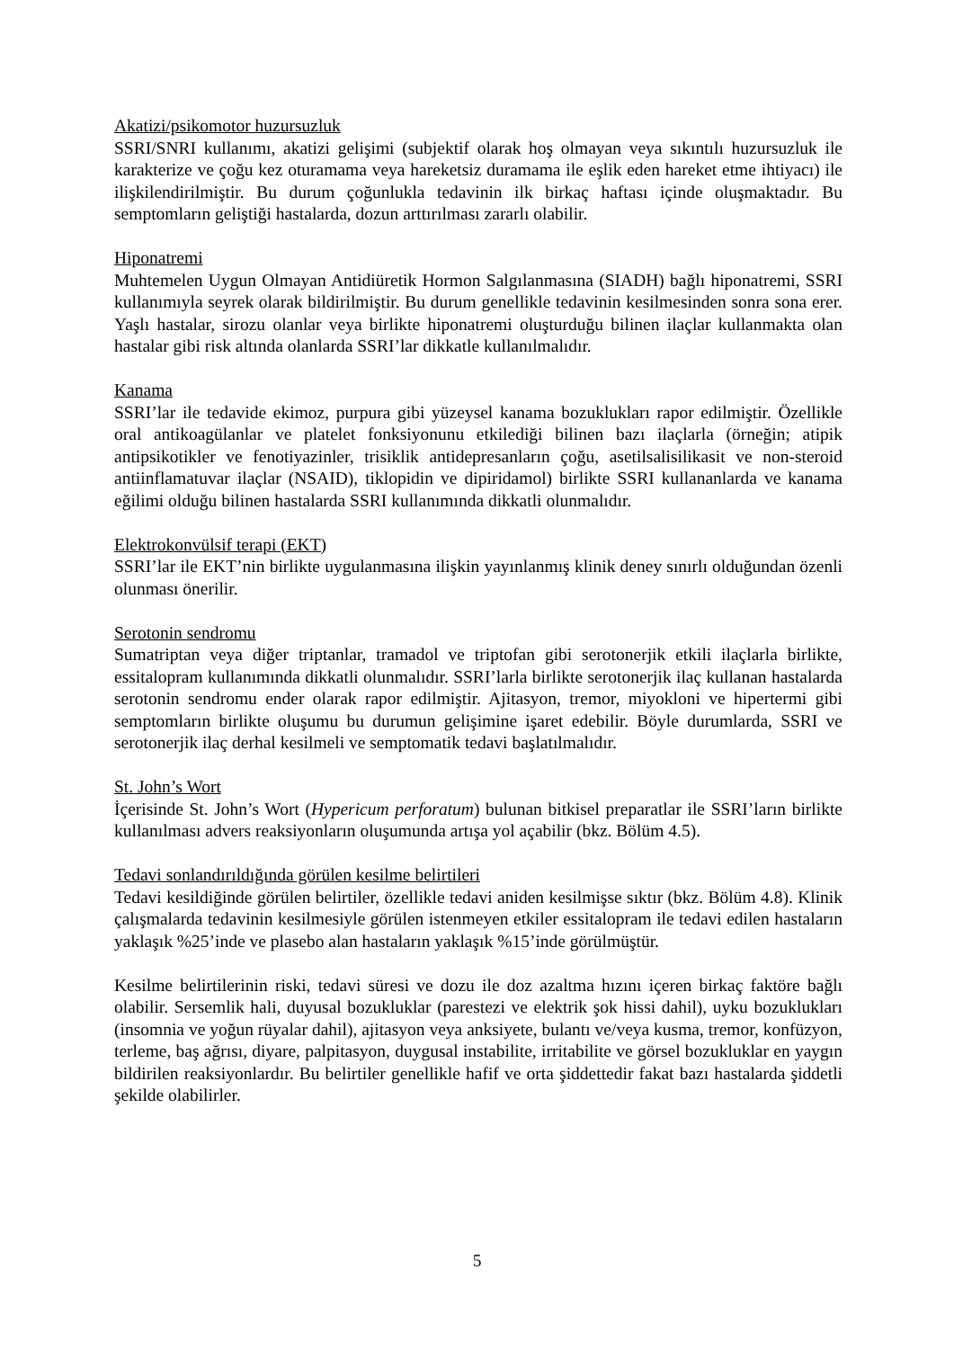Akatizi/psikomotor huzursuzluk
SSRI/SNRI kullanımı, akatizi gelişimi (subjektif olarak hoş olmayan veya sıkıntılı huzursuzluk ile karakterize ve çoğu kez oturamama veya hareketsiz duramama ile eşlik eden hareket etme ihtiyacı) ile ilişkilendirilmiştir. Bu durum çoğunlukla tedavinin ilk birkaç haftası içinde oluşmaktadır. Bu semptomların geliştiği hastalarda, dozun arttırılması zararlı olabilir.
Hiponatremi
Muhtemelen Uygun Olmayan Antidiüretik Hormon Salgılanmasına (SIADH) bağlı hiponatremi, SSRI kullanımıyla seyrek olarak bildirilmiştir. Bu durum genellikle tedavinin kesilmesinden sonra sona erer. Yaşlı hastalar, sirozu olanlar veya birlikte hiponatremi oluşturduğu bilinen ilaçlar kullanmakta olan hastalar gibi risk altında olanlarda SSRI’lar dikkatle kullanılmalıdır.
Kanama
SSRI’lar ile tedavide ekimoz, purpura gibi yüzeysel kanama bozuklukları rapor edilmiştir. Özellikle oral antikoagülanlar ve platelet fonksiyonunu etkilediği bilinen bazı ilaçlarla (örneğin; atipik antipsikotikler ve fenotiyazinler, trisiklik antidepresanların çoğu, asetilsalisilikasit ve non-steroid antiinflamatuvar ilaçlar (NSAID), tiklopidin ve dipiridamol) birlikte SSRI kullananlarda ve kanama eğilimi olduğu bilinen hastalarda SSRI kullanımında dikkatli olunmalıdır.
Elektrokonvülsif terapi (EKT)
SSRI’lar ile EKT’nin birlikte uygulanmasına ilişkin yayınlanmış klinik deney sınırlı olduğundan özenli olunması önerilir.
Serotonin sendromu
Sumatriptan veya diğer triptanlar, tramadol ve triptofan gibi serotonerjik etkili ilaçlarla birlikte, essitalopram kullanımında dikkatli olunmalıdır. SSRI’larla birlikte serotonerjik ilaç kullanan hastalarda serotonin sendromu ender olarak rapor edilmiştir. Ajitasyon, tremor, miyokloni ve hipertermi gibi semptomların birlikte oluşumu bu durumun gelişimine işaret edebilir. Böyle durumlarda, SSRI ve serotonerjik ilaç derhal kesilmeli ve semptomatik tedavi başlatılmalıdır.
St. John’s Wort
İçerisinde St. John’s Wort (Hypericum perforatum) bulunan bitkisel preparatlar ile SSRI’ların birlikte kullanılması advers reaksiyonların oluşumunda artışa yol açabilir (bkz. Bölüm 4.5).
Tedavi sonlandırıldığında görülen kesilme belirtileri
Tedavi kesildiğinde görülen belirtiler, özellikle tedavi aniden kesilmişse sıktır (bkz. Bölüm 4.8). Klinik çalışmalarda tedavinin kesilmesiyle görülen istenmeyen etkiler essitalopram ile tedavi edilen hastaların yaklaşık %25’inde ve plasebo alan hastaların yaklaşık %15’inde görülmüştür.
Kesilme belirtilerinin riski, tedavi süresi ve dozu ile doz azaltma hızını içeren birkaç faktöre bağlı olabilir. Sersemlik hali, duyusal bozukluklar (parestezi ve elektrik şok hissi dahil), uyku bozuklukları (insomnia ve yoğun rüyalar dahil), ajitasyon veya anksiyete, bulantı ve/veya kusma, tremor, konfüzyon, terleme, baş ağrısı, diyare, palpitasyon, duygusal instabilite, irritabilite ve görsel bozukluklar en yaygın bildirilen reaksiyonlardır. Bu belirtiler genellikle hafif ve orta şiddettedir fakat bazı hastalarda şiddetli şekilde olabilirler.
5